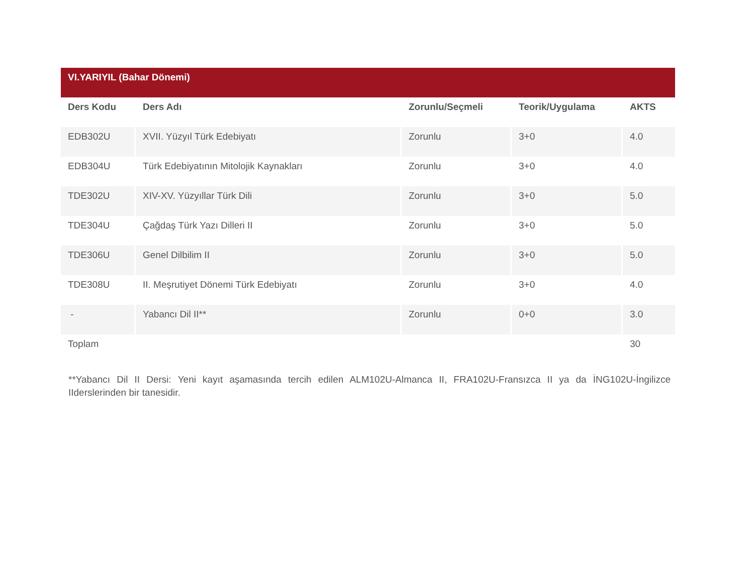| VI.YARIYIL (Bahar Dönemi) | | | | |
| Ders Kodu | Ders Adı | Zorunlu/Seçmeli | Teorik/Uygulama | AKTS |
| EDB302U | XVII. Yüzyıl Türk Edebiyatı | Zorunlu | 3+0 | 4.0 |
| EDB304U | Türk Edebiyatının Mitolojik Kaynakları | Zorunlu | 3+0 | 4.0 |
| TDE302U | XIV-XV. Yüzyıllar Türk Dili | Zorunlu | 3+0 | 5.0 |
| TDE304U | Çağdaş Türk Yazı Dilleri II | Zorunlu | 3+0 | 5.0 |
| TDE306U | Genel Dilbilim II | Zorunlu | 3+0 | 5.0 |
| TDE308U | II. Meşrutiyet Dönemi Türk Edebiyatı | Zorunlu | 3+0 | 4.0 |
| - | Yabancı Dil II** | Zorunlu | 0+0 | 3.0 |
| Toplam | | | | 30 |
**Yabancı Dil II Dersi: Yeni kayıt aşamasında tercih edilen ALM102U-Almanca II, FRA102U-Fransızca II ya da İNG102U-İngilizce IIderslerinden bir tanesidir.